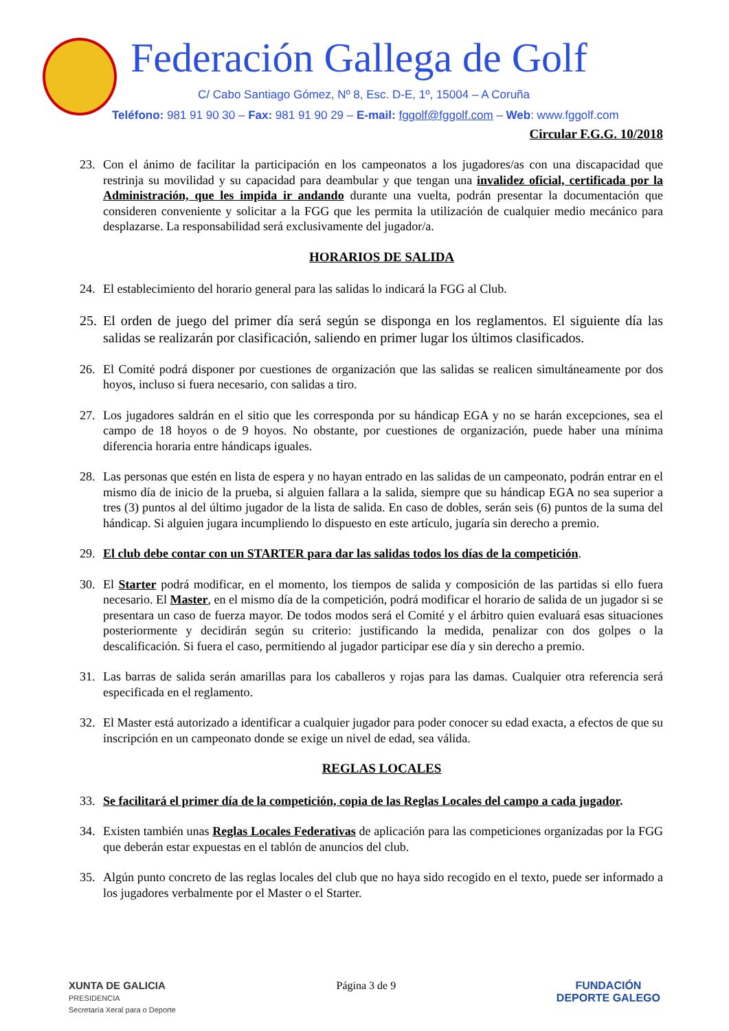Federación Gallega de Golf
C/ Cabo Santiago Gómez, Nº 8, Esc. D-E, 1º, 15004 – A Coruña
Teléfono: 981 91 90 30 – Fax: 981 91 90 29 – E-mail: fggolf@fggolf.com – Web: www.fggolf.com
Circular F.G.G. 10/2018
23. Con el ánimo de facilitar la participación en los campeonatos a los jugadores/as con una discapacidad que restrinja su movilidad y su capacidad para deambular y que tengan una invalidez oficial, certificada por la Administración, que les impida ir andando durante una vuelta, podrán presentar la documentación que consideren conveniente y solicitar a la FGG que les permita la utilización de cualquier medio mecánico para desplazarse. La responsabilidad será exclusivamente del jugador/a.
HORARIOS DE SALIDA
24. El establecimiento del horario general para las salidas lo indicará la FGG al Club.
25. El orden de juego del primer día será según se disponga en los reglamentos. El siguiente día las salidas se realizarán por clasificación, saliendo en primer lugar los últimos clasificados.
26. El Comité podrá disponer por cuestiones de organización que las salidas se realicen simultáneamente por dos hoyos, incluso si fuera necesario, con salidas a tiro.
27. Los jugadores saldrán en el sitio que les corresponda por su hándicap EGA y no se harán excepciones, sea el campo de 18 hoyos o de 9 hoyos. No obstante, por cuestiones de organización, puede haber una mínima diferencia horaria entre hándicaps iguales.
28. Las personas que estén en lista de espera y no hayan entrado en las salidas de un campeonato, podrán entrar en el mismo día de inicio de la prueba, si alguien fallara a la salida, siempre que su hándicap EGA no sea superior a tres (3) puntos al del último jugador de la lista de salida. En caso de dobles, serán seis (6) puntos de la suma del hándicap. Si alguien jugara incumpliendo lo dispuesto en este artículo, jugaría sin derecho a premio.
29. El club debe contar con un STARTER para dar las salidas todos los días de la competición.
30. El Starter podrá modificar, en el momento, los tiempos de salida y composición de las partidas si ello fuera necesario. El Master, en el mismo día de la competición, podrá modificar el horario de salida de un jugador si se presentara un caso de fuerza mayor. De todos modos será el Comité y el árbitro quien evaluará esas situaciones posteriormente y decidirán según su criterio: justificando la medida, penalizar con dos golpes o la descalificación. Si fuera el caso, permitiendo al jugador participar ese día y sin derecho a premio.
31. Las barras de salida serán amarillas para los caballeros y rojas para las damas. Cualquier otra referencia será especificada en el reglamento.
32. El Master está autorizado a identificar a cualquier jugador para poder conocer su edad exacta, a efectos de que su inscripción en un campeonato donde se exige un nivel de edad, sea válida.
REGLAS LOCALES
33. Se facilitará el primer día de la competición, copia de las Reglas Locales del campo a cada jugador.
34. Existen también unas Reglas Locales Federativas de aplicación para las competiciones organizadas por la FGG que deberán estar expuestas en el tablón de anuncios del club.
35. Algún punto concreto de las reglas locales del club que no haya sido recogido en el texto, puede ser informado a los jugadores verbalmente por el Master o el Starter.
XUNTA DE GALICIA
PRESIDENCIA
Secretaría Xeral para o Deporte
Página 3 de 9 FUNDACIÓN
DEPORTE GALEGO